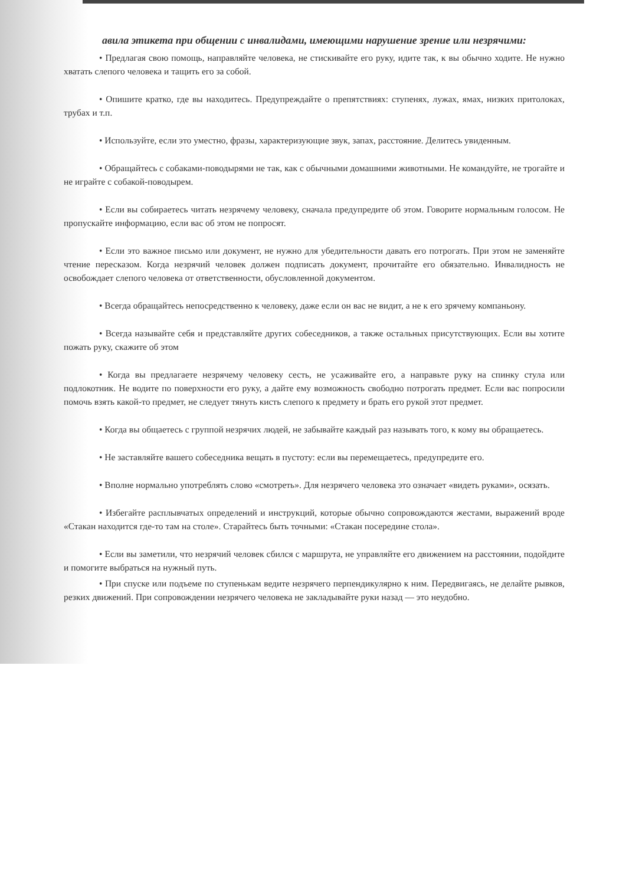авила этикета при общении с инвалидами, имеющими нарушение зрение или незрячими:
• Предлагая свою помощь, направляйте человека, не стискивайте его руку, идите так, к вы обычно ходите. Не нужно хватать слепого человека и тащить его за собой.
• Опишите кратко, где вы находитесь. Предупреждайте о препятствиях: ступенях, лужах, ямах, низких притолоках, трубах и т.п.
• Используйте, если это уместно, фразы, характеризующие звук, запах, расстояние. Делитесь увиденным.
• Обращайтесь с собаками-поводырями не так, как с обычными домашними животными. Не командуйте, не трогайте и не играйте с собакой-поводырем.
• Если вы собираетесь читать незрячему человеку, сначала предупредите об этом. Говорите нормальным голосом. Не пропускайте информацию, если вас об этом не попросят.
• Если это важное письмо или документ, не нужно для убедительности давать его потрогать. При этом не заменяйте чтение пересказом. Когда незрячий человек должен подписать документ, прочитайте его обязательно. Инвалидность не освобождает слепого человека от ответственности, обусловленной документом.
• Всегда обращайтесь непосредственно к человеку, даже если он вас не видит, а не к его зрячему компаньону.
• Всегда называйте себя и представляйте других собеседников, а также остальных присутствующих. Если вы хотите пожать руку, скажите об этом
• Когда вы предлагаете незрячему человеку сесть, не усаживайте его, а направьте руку на спинку стула или подлокотник. Не водите по поверхности его руку, а дайте ему возможность свободно потрогать предмет. Если вас попросили помочь взять какой-то предмет, не следует тянуть кисть слепого к предмету и брать его рукой этот предмет.
• Когда вы общаетесь с группой незрячих людей, не забывайте каждый раз называть того, к кому вы обращаетесь.
• Не заставляйте вашего собеседника вещать в пустоту: если вы перемещаетесь, предупредите его.
• Вполне нормально употреблять слово «смотреть». Для незрячего человека это означает «видеть руками», осязать.
• Избегайте расплывчатых определений и инструкций, которые обычно сопровождаются жестами, выражений вроде «Стакан находится где-то там на столе». Старайтесь быть точными: «Стакан посередине стола».
• Если вы заметили, что незрячий человек сбился с маршрута, не управляйте его движением на расстоянии, подойдите и помогите выбраться на нужный путь.
• При спуске или подъеме по ступенькам ведите незрячего перпендикулярно к ним. Передвигаясь, не делайте рывков, резких движений. При сопровождении незрячего человека не закладывайте руки назад — это неудобно.